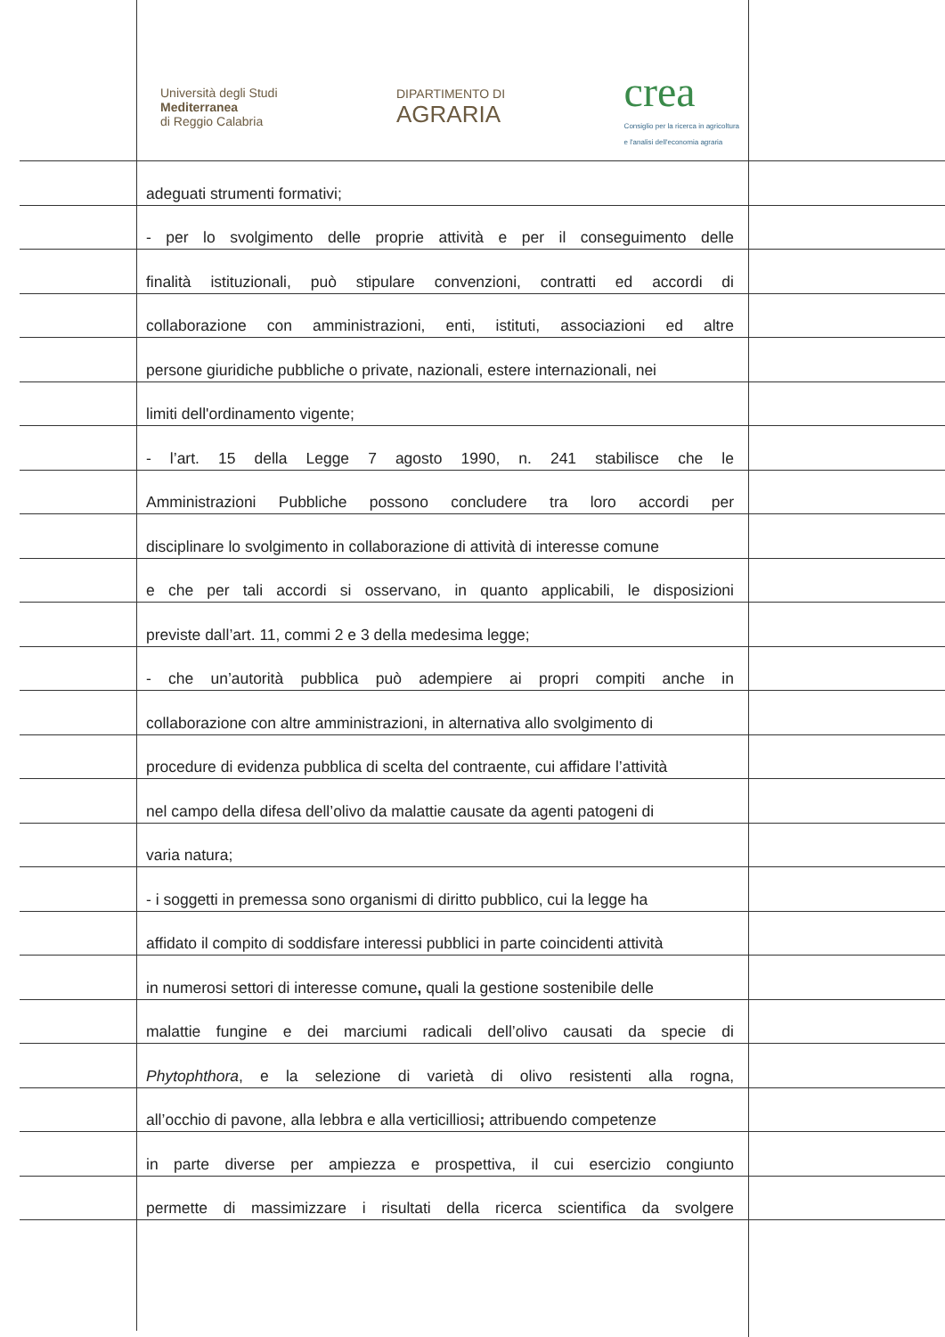Università degli Studi
Mediterranea
di Reggio Calabria
DIPARTIMENTO DI
AGRARIA
crea
Consiglio per la ricerca in agricoltura
e l'analisi dell'economia agraria
adeguati strumenti formativi;
- per lo svolgimento delle proprie attività e per il conseguimento delle
finalità istituzionali, può stipulare convenzioni, contratti ed accordi di
collaborazione con amministrazioni, enti, istituti, associazioni ed altre
persone giuridiche pubbliche o private, nazionali, estere internazionali, nei
limiti dell'ordinamento vigente;
- l’art. 15 della Legge 7 agosto 1990, n. 241 stabilisce che le
Amministrazioni Pubbliche possono concludere tra loro accordi per
disciplinare lo svolgimento in collaborazione di attività di interesse comune
e che per tali accordi si osservano, in quanto applicabili, le disposizioni
previste dall’art. 11, commi 2 e 3 della medesima legge;
- che un’autorità pubblica può adempiere ai propri compiti anche in
collaborazione con altre amministrazioni, in alternativa allo svolgimento di
procedure di evidenza pubblica di scelta del contraente, cui affidare l’attività
nel campo della difesa dell’olivo da malattie causate da agenti patogeni di
varia natura;
- i soggetti in premessa sono organismi di diritto pubblico, cui la legge ha
affidato il compito di soddisfare interessi pubblici in parte coincidenti attività
in numerosi settori di interesse comune, quali la gestione sostenibile delle
malattie fungine e dei marciumi radicali dell’olivo causati da specie di
Phytophthora, e la selezione di varietà di olivo resistenti alla rogna,
all’occhio di pavone, alla lebbra e alla verticilliosi; attribuendo competenze
in parte diverse per ampiezza e prospettiva, il cui esercizio congiunto
permette di massimizzare i risultati della ricerca scientifica da svolgere